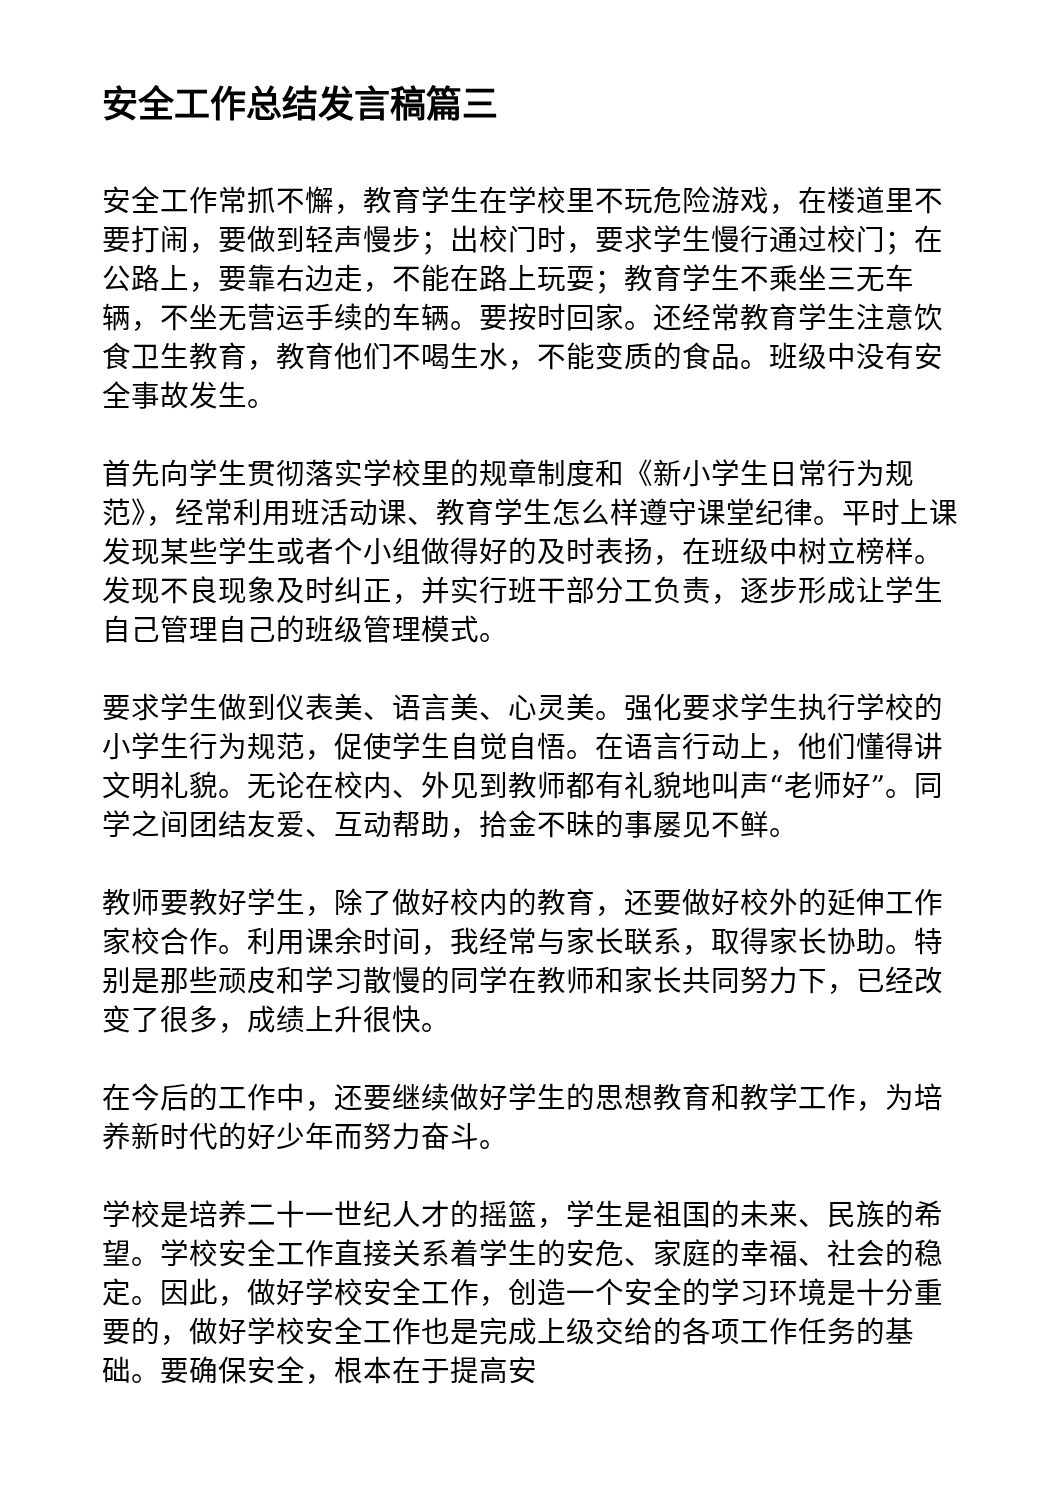安全工作总结发言稿篇三
安全工作常抓不懈，教育学生在学校里不玩危险游戏，在楼道里不要打闹，要做到轻声慢步；出校门时，要求学生慢行通过校门；在公路上，要靠右边走，不能在路上玩耍；教育学生不乘坐三无车辆，不坐无营运手续的车辆。要按时回家。还经常教育学生注意饮食卫生教育，教育他们不喝生水，不能变质的食品。班级中没有安全事故发生。
首先向学生贯彻落实学校里的规章制度和《新小学生日常行为规范》，经常利用班活动课、教育学生怎么样遵守课堂纪律。平时上课发现某些学生或者个小组做得好的及时表扬，在班级中树立榜样。发现不良现象及时纠正，并实行班干部分工负责，逐步形成让学生自己管理自己的班级管理模式。
要求学生做到仪表美、语言美、心灵美。强化要求学生执行学校的小学生行为规范，促使学生自觉自悟。在语言行动上，他们懂得讲文明礼貌。无论在校内、外见到教师都有礼貌地叫声“老师好”。同学之间团结友爱、互动帮助，拾金不昧的事屡见不鲜。
教师要教好学生，除了做好校内的教育，还要做好校外的延伸工作家校合作。利用课余时间，我经常与家长联系，取得家长协助。特别是那些顽皮和学习散慢的同学在教师和家长共同努力下，已经改变了很多，成绩上升很快。
在今后的工作中，还要继续做好学生的思想教育和教学工作，为培养新时代的好少年而努力奋斗。
学校是培养二十一世纪人才的摇篮，学生是祖国的未来、民族的希望。学校安全工作直接关系着学生的安危、家庭的幸福、社会的稳定。因此，做好学校安全工作，创造一个安全的学习环境是十分重要的，做好学校安全工作也是完成上级交给的各项工作任务的基础。要确保安全，根本在于提高安